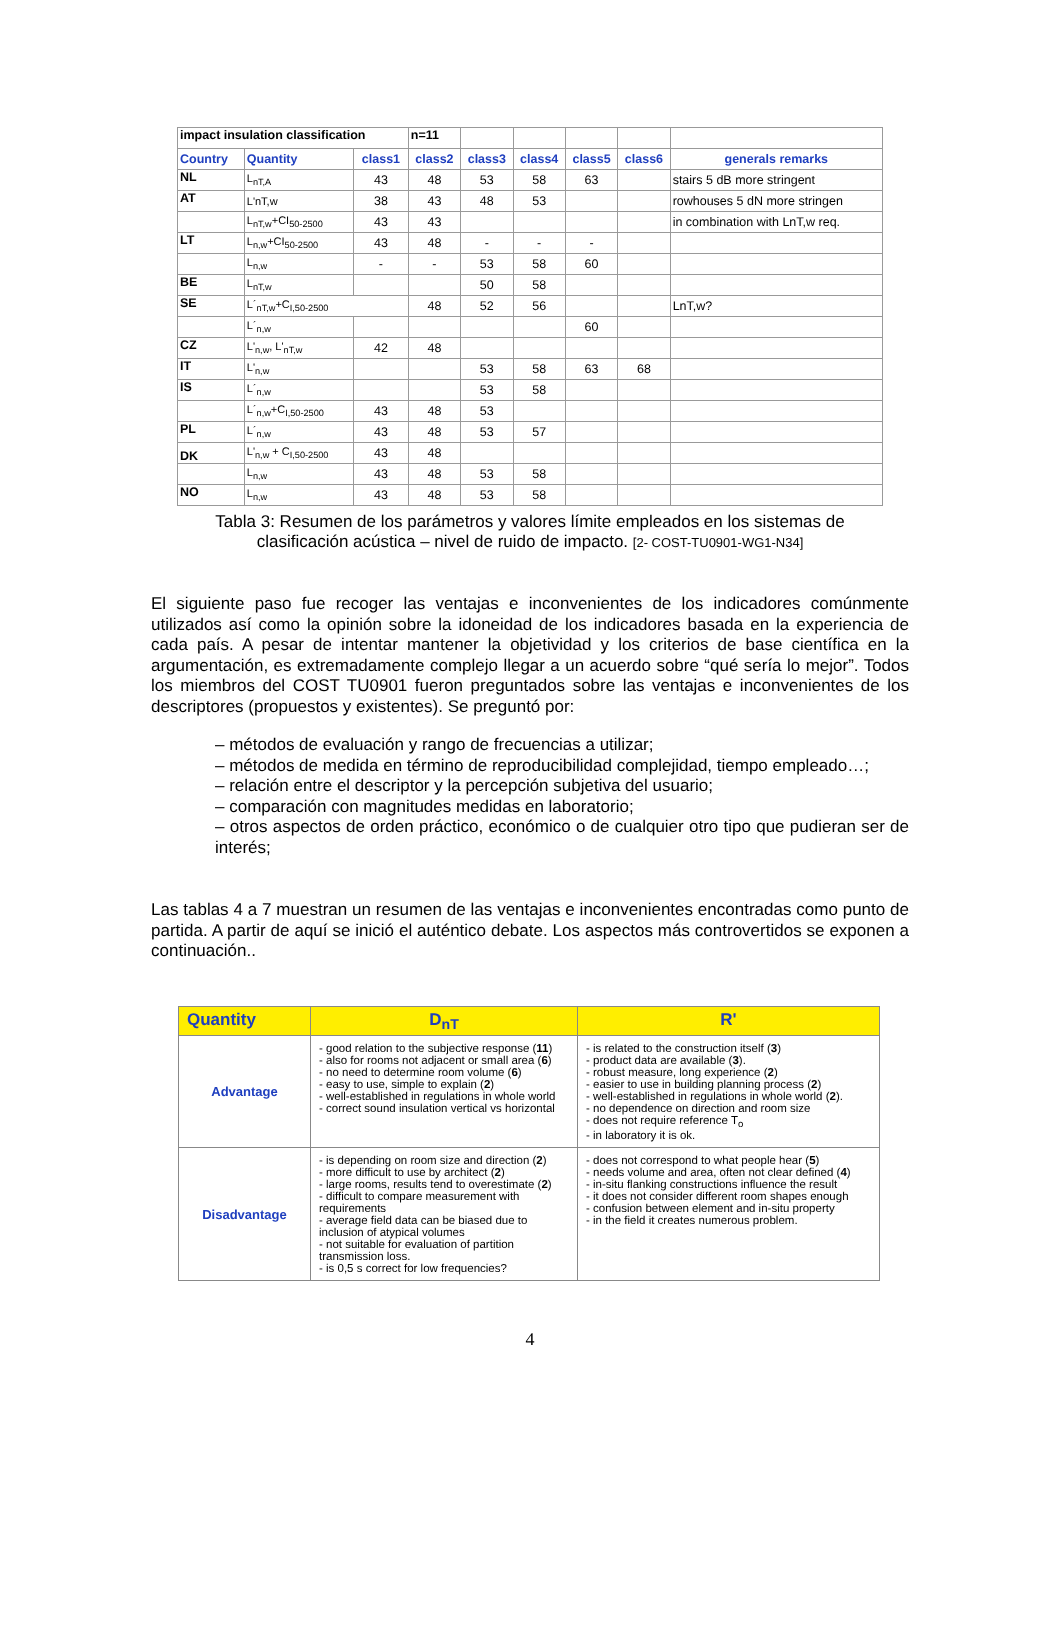| impact insulation classification | | | n=11 | | | | | |
| Country | Quantity | class1 | class2 | class3 | class4 | class5 | class6 | generals remarks |
| NL | L<sub>nT,A</sub> | 43 | 48 | 53 | 58 | 63 | | stairs 5 dB more stringent |
| AT | L'nT,w | 38 | 43 | 48 | 53 | | | rowhouses 5 dN more stringen |
| | L<sub>nT,w</sub>+CI<sub>50-2500</sub> | 43 | 43 | | | | | in combination with LnT,w req. |
| LT | L<sub>n,w</sub>+CI<sub>50-2500</sub> | 43 | 48 | - | - | - | | |
| | L<sub>n,w</sub> | - | - | 53 | 58 | 60 | | |
| BE | L<sub>nT,w</sub> | | | 50 | 58 | | | |
| SE | L´<sub>nT,w</sub>+C<sub>I,50-2500</sub> | | 48 | 52 | 56 | | | LnT,w? |
| | L´<sub>n,w</sub> | | | | | 60 | | |
| CZ | L'<sub>n,w</sub>, L'<sub>nT,w</sub> | 42 | 48 | | | | | |
| IT | L'<sub>n,w</sub> | | | 53 | 58 | 63 | 68 | |
| IS | L´<sub>n,w</sub> | | | 53 | 58 | | | |
| | L´<sub>n,w</sub>+C<sub>I,50-2500</sub> | 43 | 48 | 53 | | | | |
| PL | L´<sub>n,w</sub> | 43 | 48 | 53 | 57 | | | |
| DK | L'<sub>n,w</sub> + C<sub>I,50-2500</sub> | 43 | 48 | | | | | |
| | L<sub>n,w</sub> | 43 | 48 | 53 | 58 | | | |
| NO | L<sub>n,w</sub> | 43 | 48 | 53 | 58 | | | |
Tabla 3: Resumen de los parámetros y valores límite empleados en los sistemas de
clasificación acústica – nivel de ruido de impacto. [2- COST-TU0901-WG1-N34]
El siguiente paso fue recoger las ventajas e inconvenientes de los indicadores comúnmente utilizados así como la opinión sobre la idoneidad de los indicadores basada en la experiencia de cada país. A pesar de intentar mantener la objetividad y los criterios de base científica en la argumentación, es extremadamente complejo llegar a un acuerdo sobre “qué sería lo mejor”. Todos los miembros del COST TU0901 fueron preguntados sobre las ventajas e inconvenientes de los descriptores (propuestos y existentes). Se preguntó por:
– métodos de evaluación y rango de frecuencias a utilizar;
– métodos de medida en término de reproducibilidad complejidad, tiempo empleado…;
– relación entre el descriptor y la percepción subjetiva del usuario;
– comparación con magnitudes medidas en laboratorio;
– otros aspectos de orden práctico, económico o de cualquier otro tipo que pudieran ser de interés;
Las tablas 4 a 7 muestran un resumen de las ventajas e inconvenientes encontradas como punto de partida. A partir de aquí se inició el auténtico debate. Los aspectos más controvertidos se exponen a continuación..
| Quantity | D<sub>nT</sub> | R' |
| --- | --- | --- |
| Advantage | - good relation to the subjective response ( 11 ) - also for rooms not adjacent or small area ( 6 ) - no need to determine room volume ( 6 ) - easy to use, simple to explain ( 2 ) - well-established in regulations in whole world - correct sound insulation vertical vs horizontal | - is related to the construction itself ( 3 ) - product data are available ( 3 ). - robust measure, long experience ( 2 ) - easier to use in building planning process ( 2 ) - well-established in regulations in whole world ( 2 ). - no dependence on direction and room size - does not require reference T<sub>o</sub> - in laboratory it is ok. |
| Disadvantage | - is depending on room size and direction ( 2 ) - more difficult to use by architect ( 2 ) - large rooms, results tend to overestimate ( 2 ) - difficult to compare measurement with requirements - average field data can be biased due to inclusion of atypical volumes - not suitable for evaluation of partition transmission loss. - is 0,5 s correct for low frequencies? | - does not correspond to what people hear ( 5 ) - needs volume and area, often not clear defined ( 4 ) - in-situ flanking constructions influence the result - it does not consider different room shapes enough - confusion between element and in-situ property - in the field it creates numerous problem. |
4